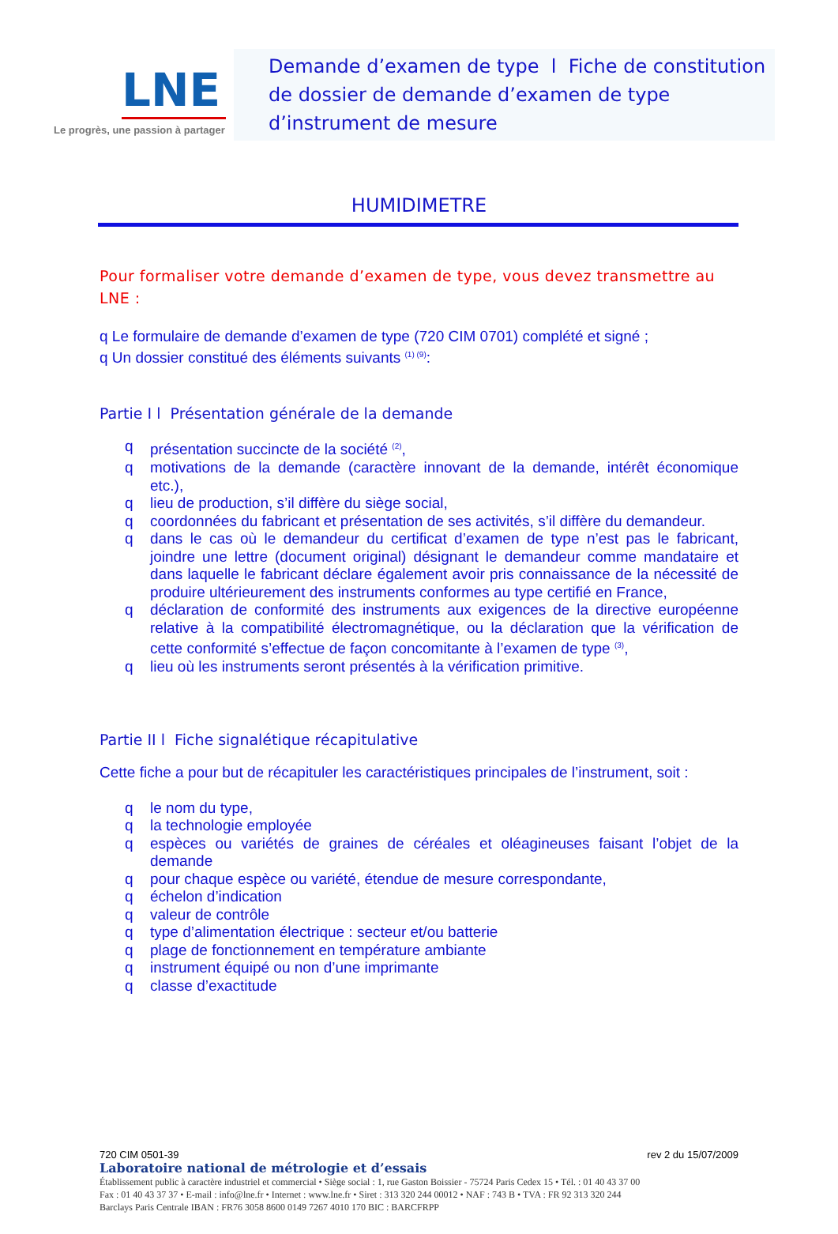LNE
Le progrès, une passion à partager
Demande d’examen de type l Fiche de constitution de dossier de demande d’examen de type d’instrument de mesure
HUMIDIMETRE
Pour formaliser votre demande d’examen de type, vous devez transmettre au LNE :
q Le formulaire de demande d’examen de type (720 CIM 0701) complété et signé ;
q Un dossier constitué des éléments suivants <sup>(1) (9)</sup>:
Partie I l Présentation générale de la demande
q présentation succincte de la société <sup>(2)</sup>,
q motivations de la demande (caractère innovant de la demande, intérêt économique etc.),
q lieu de production, s’il diffère du siège social,
q coordonnées du fabricant et présentation de ses activités, s’il diffère du demandeur.
q dans le cas où le demandeur du certificat d’examen de type n’est pas le fabricant, joindre une lettre (document original) désignant le demandeur comme mandataire et dans laquelle le fabricant déclare également avoir pris connaissance de la nécessité de produire ultérieurement des instruments conformes au type certifié en France,
q déclaration de conformité des instruments aux exigences de la directive européenne relative à la compatibilité électromagnétique, ou la déclaration que la vérification de cette conformité s’effectue de façon concomitante à l’examen de type <sup>(3)</sup>,
q lieu où les instruments seront présentés à la vérification primitive.
Partie II l Fiche signalétique récapitulative
Cette fiche a pour but de récapituler les caractéristiques principales de l’instrument, soit :
q le nom du type,
q la technologie employée
q espèces ou variétés de graines de céréales et oléagineuses faisant l’objet de la demande
q pour chaque espèce ou variété, étendue de mesure correspondante,
q échelon d’indication
q valeur de contrôle
q type d’alimentation électrique : secteur et/ou batterie
q plage de fonctionnement en température ambiante
q instrument équipé ou non d’une imprimante
q classe d’exactitude
720 CIM 0501-39 rev 2 du 15/07/2009
Laboratoire national de métrologie et d’essais
Établissement public à caractère industriel et commercial • Siège social : 1, rue Gaston Boissier - 75724 Paris Cedex 15 • Tél. : 01 40 43 37 00
Fax : 01 40 43 37 37 • E-mail : info@lne.fr • Internet : www.lne.fr • Siret : 313 320 244 00012 • NAF : 743 B • TVA : FR 92 313 320 244
Barclays Paris Centrale IBAN : FR76 3058 8600 0149 7267 4010 170 BIC : BARCFRPP